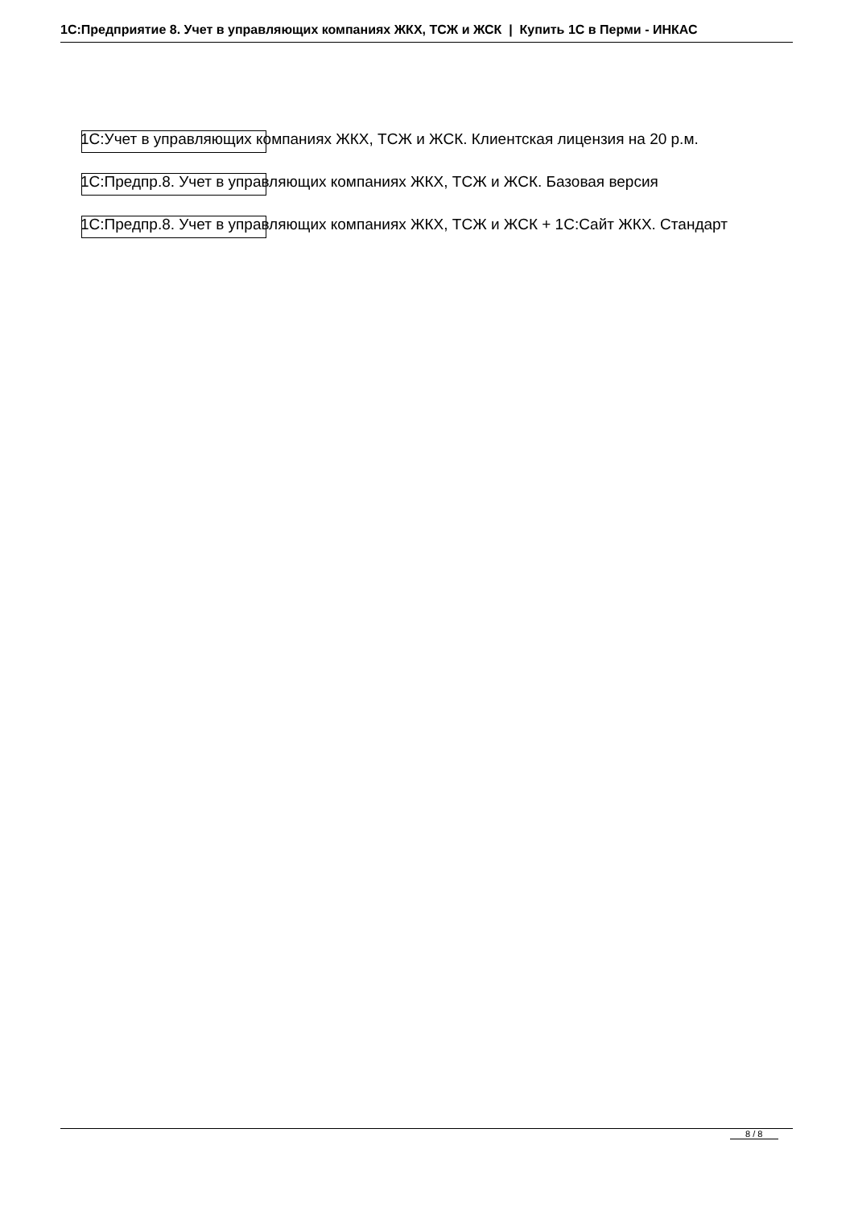1С:Предприятие 8. Учет в управляющих компаниях ЖКХ, ТСЖ и ЖСК | Купить 1С в Перми - ИНКАС
1С:Учет в управляющих компаниях ЖКХ, ТСЖ и ЖСК. Клиентская лицензия на 20 р.м.
1С:Предпр.8. Учет в управляющих компаниях ЖКХ, ТСЖ и ЖСК. Базовая версия
1С:Предпр.8. Учет в управляющих компаниях ЖКХ, ТСЖ и ЖСК + 1С:Сайт ЖКХ. Стандарт
8 / 8